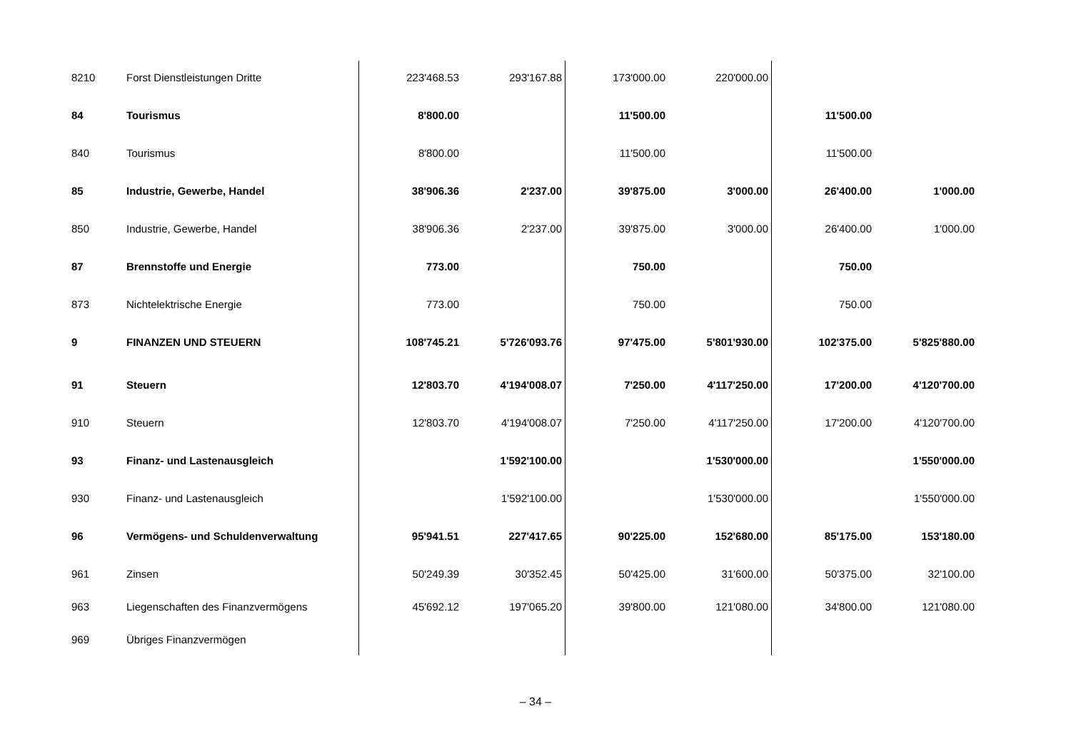| 8210 | Forst Dienstleistungen Dritte | 223'468.53 | 293'167.88 | 173'000.00 | 220'000.00 | | |
| 84 | Tourismus | 8'800.00 | | 11'500.00 | | 11'500.00 | |
| 840 | Tourismus | 8'800.00 | | 11'500.00 | | 11'500.00 | |
| 85 | Industrie, Gewerbe, Handel | 38'906.36 | 2'237.00 | 39'875.00 | 3'000.00 | 26'400.00 | 1'000.00 |
| 850 | Industrie, Gewerbe, Handel | 38'906.36 | 2'237.00 | 39'875.00 | 3'000.00 | 26'400.00 | 1'000.00 |
| 87 | Brennstoffe und Energie | 773.00 | | 750.00 | | 750.00 | |
| 873 | Nichtelektrische Energie | 773.00 | | 750.00 | | 750.00 | |
| 9 | FINANZEN UND STEUERN | 108'745.21 | 5'726'093.76 | 97'475.00 | 5'801'930.00 | 102'375.00 | 5'825'880.00 |
| 91 | Steuern | 12'803.70 | 4'194'008.07 | 7'250.00 | 4'117'250.00 | 17'200.00 | 4'120'700.00 |
| 910 | Steuern | 12'803.70 | 4'194'008.07 | 7'250.00 | 4'117'250.00 | 17'200.00 | 4'120'700.00 |
| 93 | Finanz- und Lastenausgleich | | 1'592'100.00 | | 1'530'000.00 | | 1'550'000.00 |
| 930 | Finanz- und Lastenausgleich | | 1'592'100.00 | | 1'530'000.00 | | 1'550'000.00 |
| 96 | Vermögens- und Schuldenverwaltung | 95'941.51 | 227'417.65 | 90'225.00 | 152'680.00 | 85'175.00 | 153'180.00 |
| 961 | Zinsen | 50'249.39 | 30'352.45 | 50'425.00 | 31'600.00 | 50'375.00 | 32'100.00 |
| 963 | Liegenschaften des Finanzvermögens | 45'692.12 | 197'065.20 | 39'800.00 | 121'080.00 | 34'800.00 | 121'080.00 |
| 969 | Übriges Finanzvermögen | | | | | | |
– 34 –